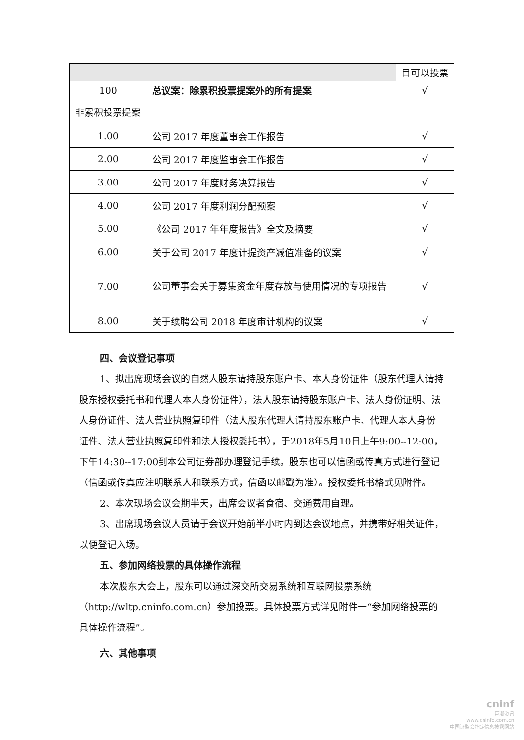| | | 目可以投票 |
| 100 | 总议案：除累积投票提案外的所有提案 | √ |
| 非累积投票提案 | | |
| 1.00 | 公司 2017 年度董事会工作报告 | √ |
| 2.00 | 公司 2017 年度监事会工作报告 | √ |
| 3.00 | 公司 2017 年度财务决算报告 | √ |
| 4.00 | 公司 2017 年度利润分配预案 | √ |
| 5.00 | 《公司 2017 年年度报告》全文及摘要 | √ |
| 6.00 | 关于公司 2017 年度计提资产减值准备的议案 | √ |
| 7.00 | 公司董事会关于募集资金年度存放与使用情况的专项报告 | √ |
| 8.00 | 关于续聘公司 2018 年度审计机构的议案 | √ |
四、会议登记事项
1、拟出席现场会议的自然人股东请持股东账户卡、本人身份证件（股东代理人请持股东授权委托书和代理人本人身份证件），法人股东请持股东账户卡、法人身份证明、法人身份证件、法人营业执照复印件（法人股东代理人请持股东账户卡、代理人本人身份证件、法人营业执照复印件和法人授权委托书），于2018年5月10日上午9:00--12:00，下午14:30--17:00到本公司证券部办理登记手续。股东也可以信函或传真方式进行登记（信函或传真应注明联系人和联系方式，信函以邮戳为准）。授权委托书格式见附件。
2、本次现场会议会期半天，出席会议者食宿、交通费用自理。
3、出席现场会议人员请于会议开始前半小时内到达会议地点，并携带好相关证件，以便登记入场。
五、参加网络投票的具体操作流程
本次股东大会上，股东可以通过深交所交易系统和互联网投票系统（http://wltp.cninfo.com.cn）参加投票。具体投票方式详见附件一“参加网络投票的具体操作流程”。
六、其他事项
cninf
巨潮资讯
www.cninfo.com.cn
中国证监会指定信息披露网站